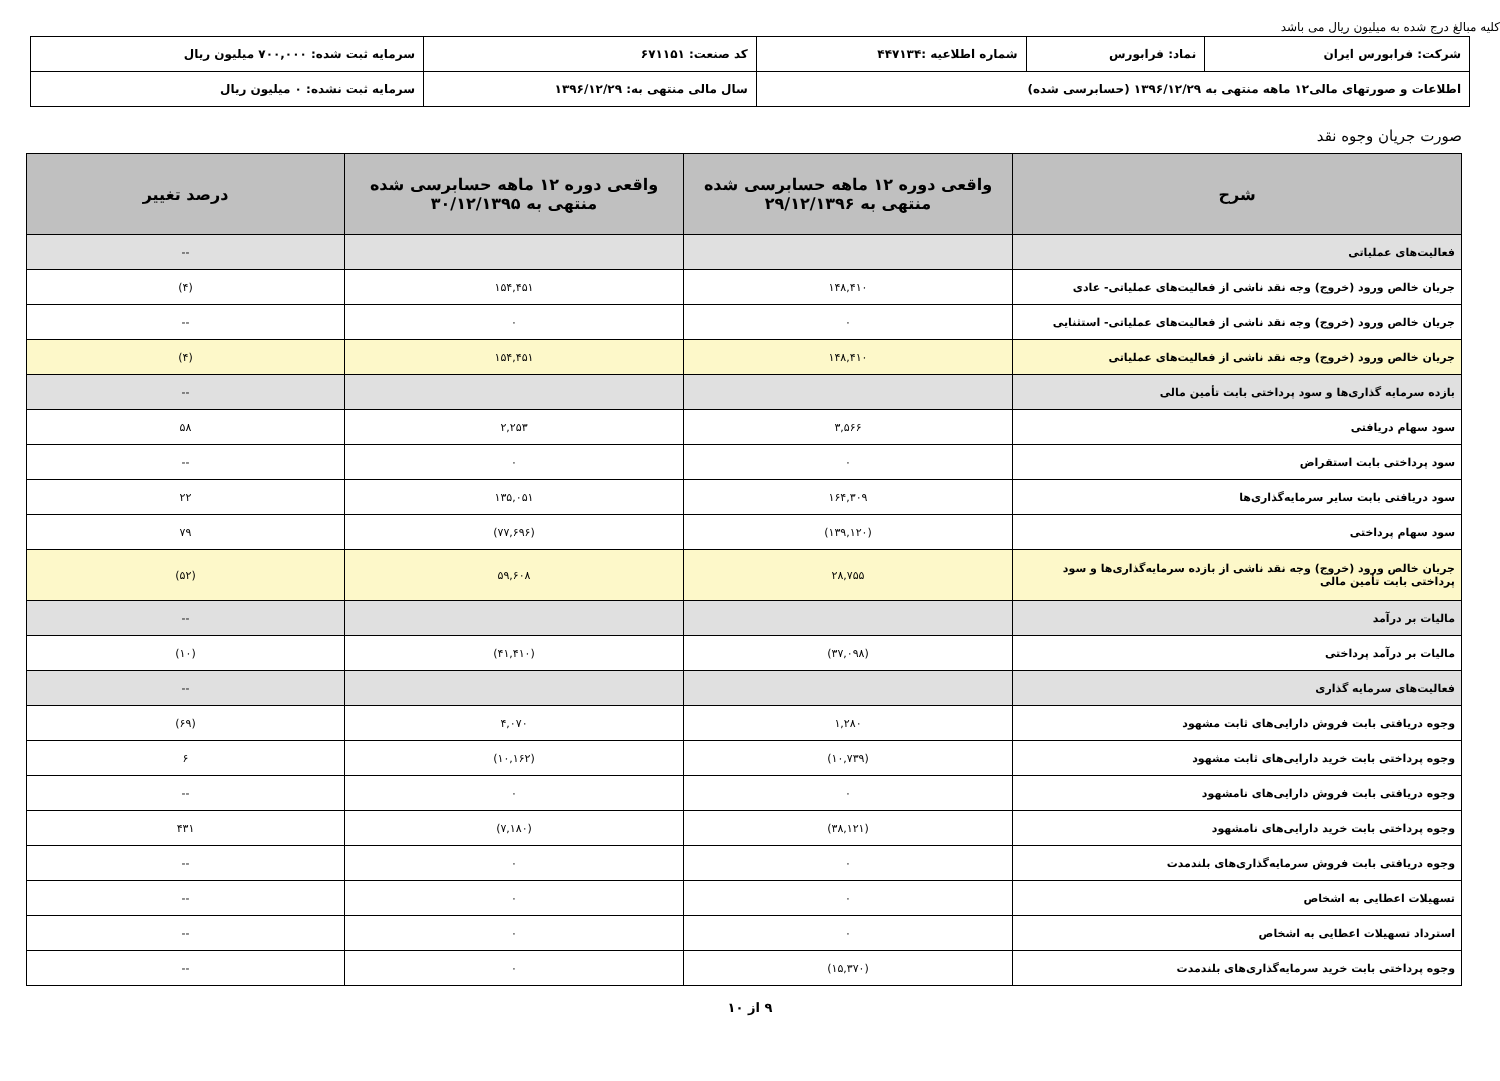کلیه مبالغ درج شده به میلیون ریال می باشد
| شرکت: فرابورس ایران | نماد: فرابورس | شماره اطلاعیه :۴۴۷۱۳۴ | کد صنعت: ۶۷۱۱۵۱ | سرمایه ثبت شده: ۷۰۰,۰۰۰ میلیون ریال |
| اطلاعات و صورتهای مالی۱۲ ماهه منتهی به ۱۳۹۶/۱۲/۲۹ (حسابرسی شده) | | | سال مالی منتهی به: ۱۳۹۶/۱۲/۲۹ | سرمایه ثبت نشده: ۰ میلیون ریال |
صورت جریان وجوه نقد
| شرح | واقعی دوره ۱۲ ماهه حسابرسی شده منتهی به ۲۹/۱۲/۱۳۹۶ | واقعی دوره ۱۲ ماهه حسابرسی شده منتهی به ۳۰/۱۲/۱۳۹۵ | درصد تغییر |
| --- | --- | --- | --- |
| فعالیت‌های عملیاتی | | | -- |
| جریان خالص ورود (خروج) وجه نقد ناشی از فعالیت‌های عملیاتی- عادی | ۱۴۸,۴۱۰ | ۱۵۴,۴۵۱ | (۴) |
| جریان خالص ورود (خروج) وجه نقد ناشی از فعالیت‌های عملیاتی- استثنایی | ۰ | ۰ | -- |
| جریان خالص ورود (خروج) وجه نقد ناشی از فعالیت‌های عملیاتی | ۱۴۸,۴۱۰ | ۱۵۴,۴۵۱ | (۴) |
| بازده سرمایه گذاری‌ها و سود پرداختی بابت تأمین مالی | | | -- |
| سود سهام دریافتی | ۳,۵۶۶ | ۲,۲۵۳ | ۵۸ |
| سود پرداختی بابت استقراض | ۰ | ۰ | -- |
| سود دریافتی بابت سایر سرمایه‌گذاری‌ها | ۱۶۴,۳۰۹ | ۱۳۵,۰۵۱ | ۲۲ |
| سود سهام پرداختی | (۱۳۹,۱۲۰) | (۷۷,۶۹۶) | ۷۹ |
| جریان خالص ورود (خروج) وجه نقد ناشی از بازده سرمایه‌گذاری‌ها و سود پرداختی بابت تأمین مالی | ۲۸,۷۵۵ | ۵۹,۶۰۸ | (۵۲) |
| مالیات بر درآمد | | | -- |
| مالیات بر درآمد پرداختی | (۳۷,۰۹۸) | (۴۱,۴۱۰) | (۱۰) |
| فعالیت‌های سرمایه گذاری | | | -- |
| وجوه دریافتی بابت فروش دارایی‌های ثابت مشهود | ۱,۲۸۰ | ۴,۰۷۰ | (۶۹) |
| وجوه پرداختی بابت خرید دارایی‌های ثابت مشهود | (۱۰,۷۳۹) | (۱۰,۱۶۲) | ۶ |
| وجوه دریافتی بابت فروش دارایی‌های نامشهود | ۰ | ۰ | -- |
| وجوه پرداختی بابت خرید دارایی‌های نامشهود | (۳۸,۱۲۱) | (۷,۱۸۰) | ۴۳۱ |
| وجوه دریافتی بابت فروش سرمایه‌گذاری‌های بلندمدت | ۰ | ۰ | -- |
| تسهیلات اعطایی به اشخاص | ۰ | ۰ | -- |
| استرداد تسهیلات اعطایی به اشخاص | ۰ | ۰ | -- |
| وجوه پرداختی بابت خرید سرمایه‌گذاری‌های بلندمدت | (۱۵,۳۷۰) | ۰ | -- |
۹ از ۱۰